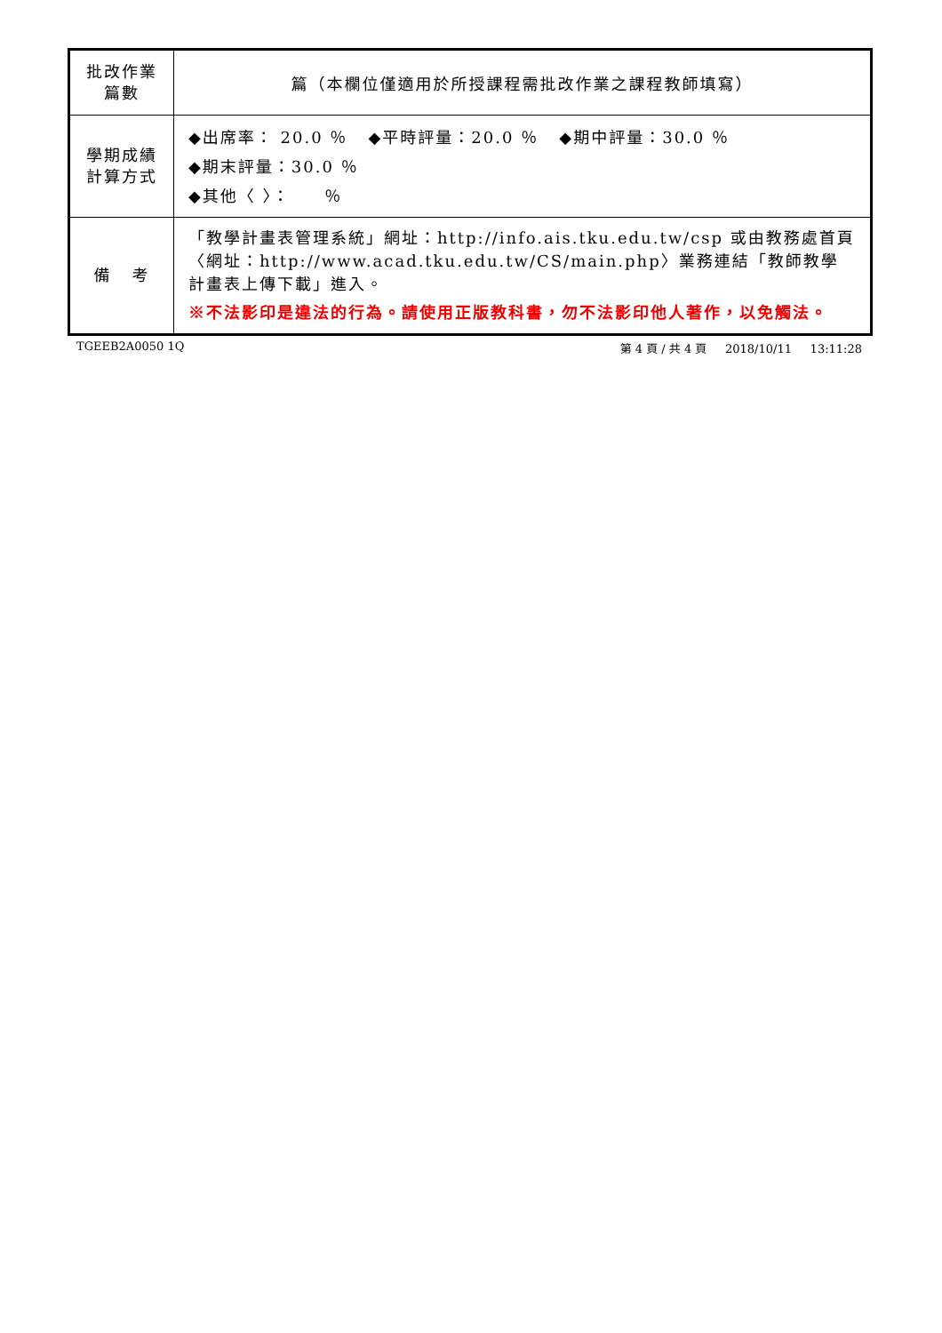| 批改作業 篇數 | 篇（本欄位僅適用於所授課程需批改作業之課程教師填寫） |
| 學期成績 計算方式 | ◆出席率： 20.0 ％ ◆平時評量：20.0 ％ ◆期中評量：30.0 ％ ◆期末評量：30.0 ％ ◆其他〈 〉： ％ |
| 備 考 | 「教學計畫表管理系統」網址： http://info.ais.tku.edu.tw/csp 或由教務處首頁〈網址： http://www.acad.tku.edu.tw/CS/main.php 〉業務連結「教師教學計畫表上傳下載」進入。 ※不法影印是違法的行為。請使用正版教科書，勿不法影印他人著作，以免觸法。 |
TGEEB2A0050 1Q 第 4 頁 / 共 4 頁 2018/10/11 13:11:28